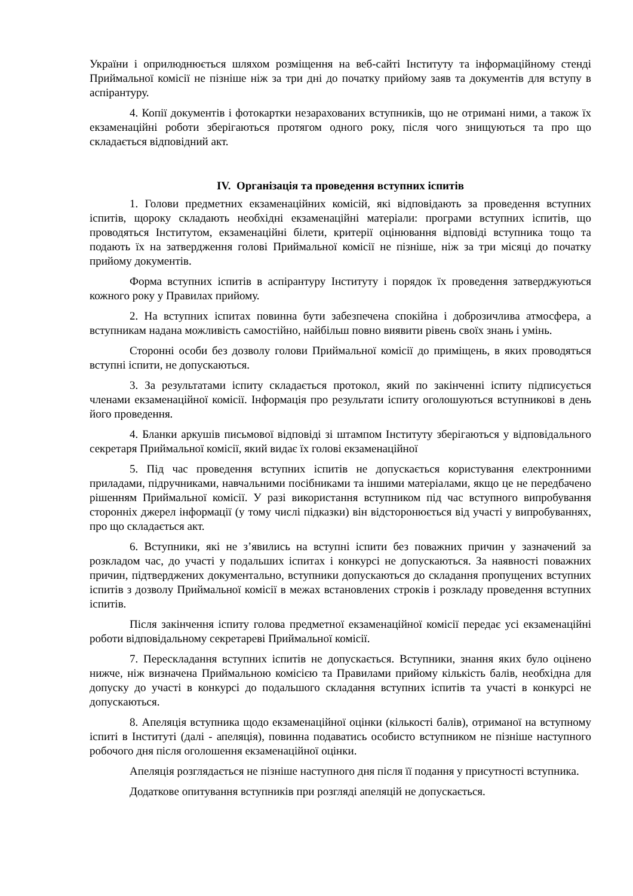України і оприлюднюється шляхом розміщення на веб-сайті Інституту та інформаційному стенді Приймальної комісії не пізніше ніж за три дні до початку прийому заяв та документів для вступу в аспірантуру.
4. Копії документів і фотокартки незарахованих вступників, що не отримані ними, а також їх екзаменаційні роботи зберігаються протягом одного року, після чого знищуються та про що складається відповідний акт.
IV. Організація та проведення вступних іспитів
1. Голови предметних екзаменаційних комісій, які відповідають за проведення вступних іспитів, щороку складають необхідні екзаменаційні матеріали: програми вступних іспитів, що проводяться Інститутом, екзаменаційні білети, критерії оцінювання відповіді вступника тощо та подають їх на затвердження голові Приймальної комісії не пізніше, ніж за три місяці до початку прийому документів.
Форма вступних іспитів в аспірантуру Інституту і порядок їх проведення затверджуються кожного року у Правилах прийому.
2. На вступних іспитах повинна бути забезпечена спокійна і доброзичлива атмосфера, а вступникам надана можливість самостійно, найбільш повно виявити рівень своїх знань і умінь.
Сторонні особи без дозволу голови Приймальної комісії до приміщень, в яких проводяться вступні іспити, не допускаються.
3. За результатами іспиту складається протокол, який по закінченні іспиту підписується членами екзаменаційної комісії. Інформація про результати іспиту оголошуються вступникові в день його проведення.
4. Бланки аркушів письмової відповіді зі штампом Інституту зберігаються у відповідального секретаря Приймальної комісії, який видає їх голові екзаменаційної
5. Під час проведення вступних іспитів не допускається користування електронними приладами, підручниками, навчальними посібниками та іншими матеріалами, якщо це не передбачено рішенням Приймальної комісії. У разі використання вступником під час вступного випробування сторонніх джерел інформації (у тому числі підказки) він відсторонюється від участі у випробуваннях, про що складається акт.
6. Вступники, які не з’явились на вступні іспити без поважних причин у зазначений за розкладом час, до участі у подальших іспитах і конкурсі не допускаються. За наявності поважних причин, підтверджених документально, вступники допускаються до складання пропущених вступних іспитів з дозволу Приймальної комісії в межах встановлених строків і розкладу проведення вступних іспитів.
Після закінчення іспиту голова предметної екзаменаційної комісії передає усі екзаменаційні роботи відповідальному секретареві Приймальної комісії.
7. Перескладання вступних іспитів не допускається. Вступники, знання яких було оцінено нижче, ніж визначена Приймальною комісією та Правилами прийому кількість балів, необхідна для допуску до участі в конкурсі до подальшого складання вступних іспитів та участі в конкурсі не допускаються.
8. Апеляція вступника щодо екзаменаційної оцінки (кількості балів), отриманої на вступному іспиті в Інституті (далі - апеляція), повинна подаватись особисто вступником не пізніше наступного робочого дня після оголошення екзаменаційної оцінки.
Апеляція розглядається не пізніше наступного дня після її подання у присутності вступника.
Додаткове опитування вступників при розгляді апеляцій не допускається.